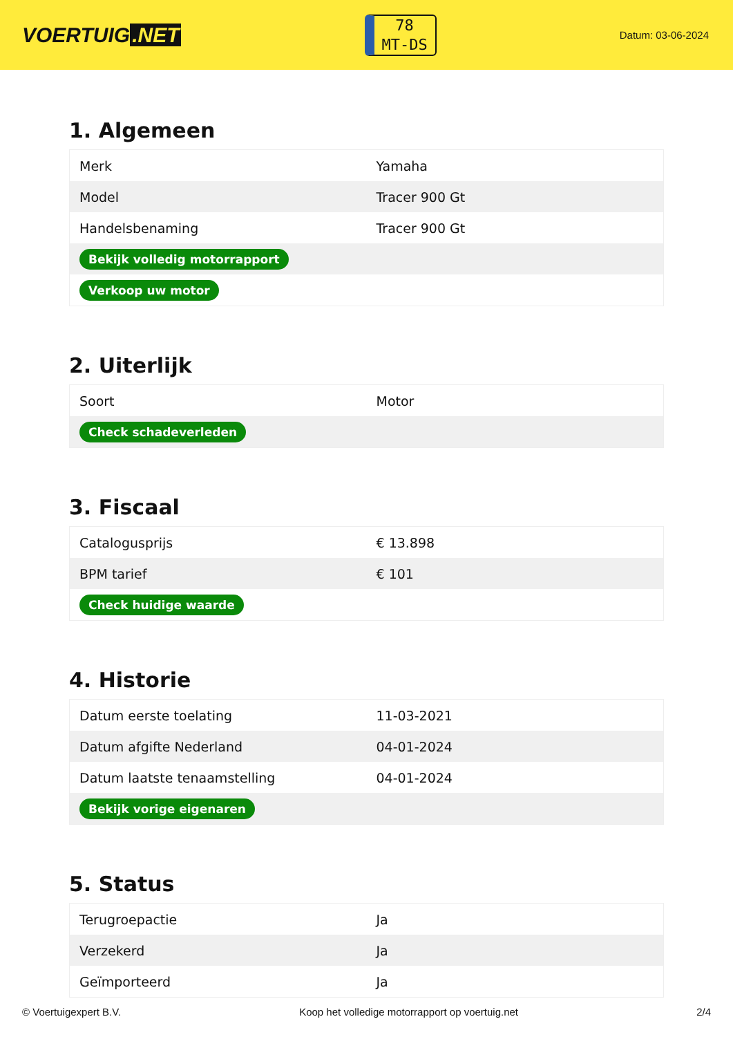VOERTUIG.NET
78
MT-DS
Datum: 03-06-2024
1. Algemeen
| Merk | Yamaha |
| Model | Tracer 900 Gt |
| Handelsbenaming | Tracer 900 Gt |
| Bekijk volledig motorrapport | |
| Verkoop uw motor | |
2. Uiterlijk
| Soort | Motor |
| Check schadeverleden | |
3. Fiscaal
| Catalogusprijs | € 13.898 |
| BPM tarief | € 101 |
| Check huidige waarde | |
4. Historie
| Datum eerste toelating | 11-03-2021 |
| Datum afgifte Nederland | 04-01-2024 |
| Datum laatste tenaamstelling | 04-01-2024 |
| Bekijk vorige eigenaren | |
5. Status
| Terugroepactie | Ja |
| Verzekerd | Ja |
| Geïmporteerd | Ja |
© Voertuigexpert B.V. Koop het volledige motorrapport op voertuig.net 2/4